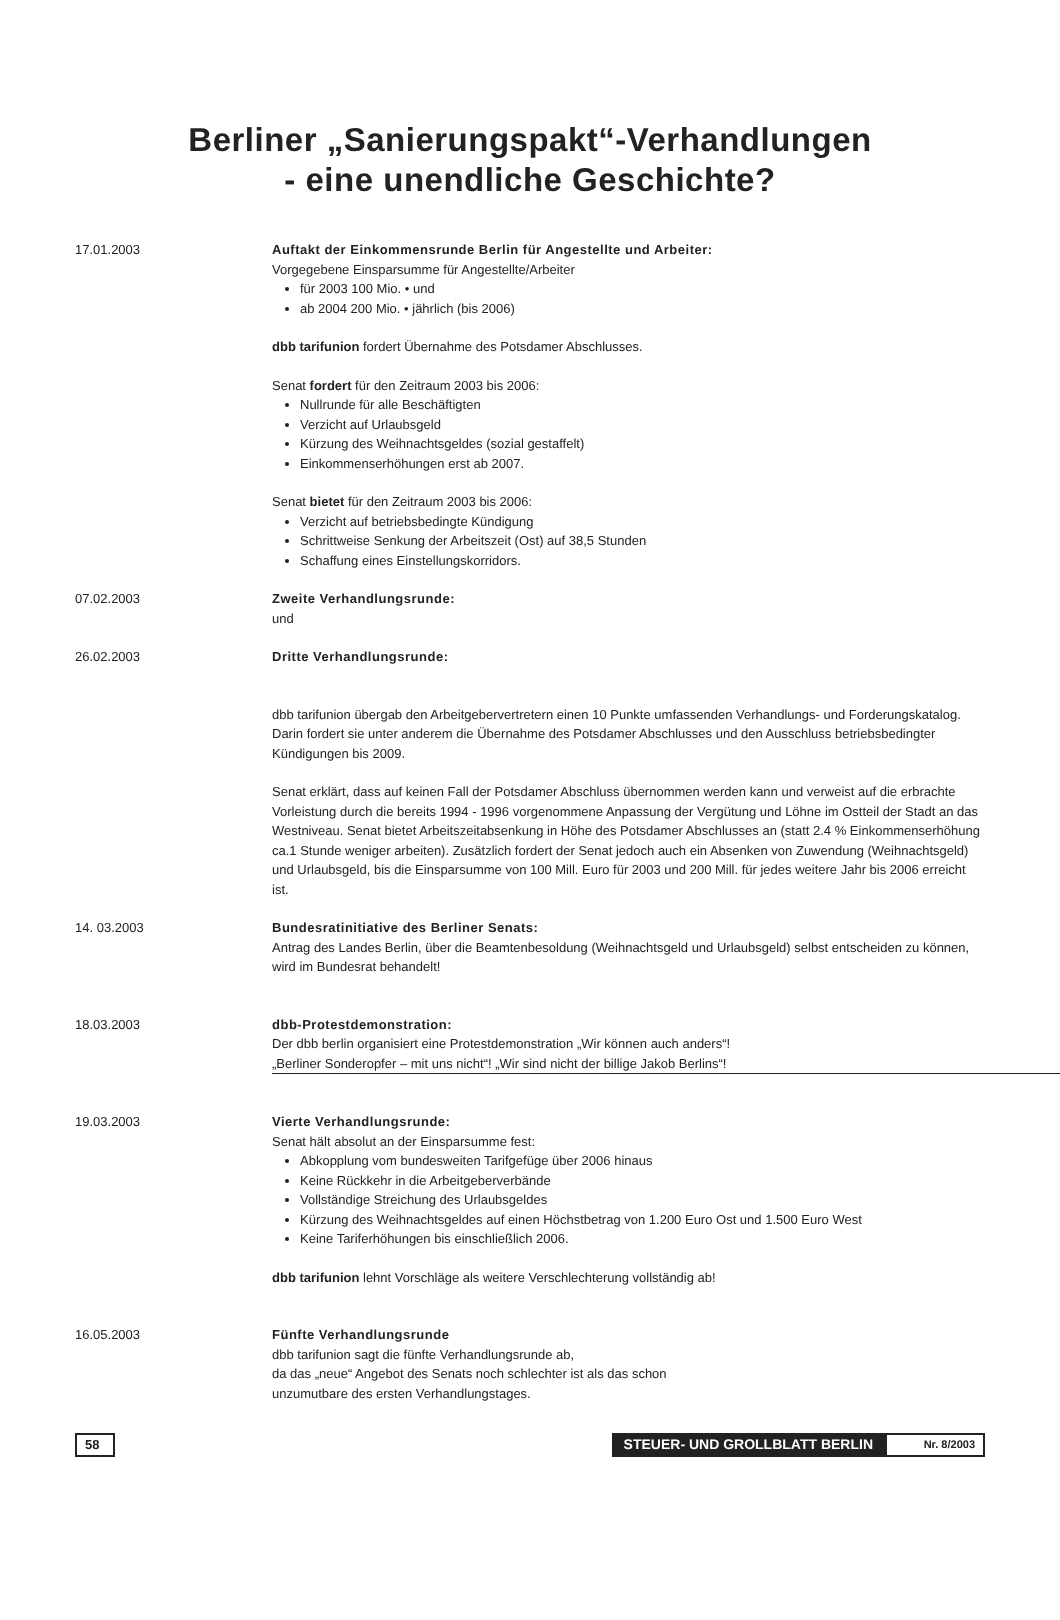Berliner „Sanierungspakt“-Verhandlungen
- eine unendliche Geschichte?
17.01.2003 Auftakt der Einkommensrunde Berlin für Angestellte und Arbeiter:
Vorgegebene Einsparsumme für Angestellte/Arbeiter
für 2003 100 Mio. • und
ab 2004 200 Mio. • jährlich (bis 2006)
dbb tarifunion fordert Übernahme des Potsdamer Abschlusses.
Senat fordert für den Zeitraum 2003 bis 2006:
Nullrunde für alle Beschäftigten
Verzicht auf Urlaubsgeld
Kürzung des Weihnachtsgeldes (sozial gestaffelt)
Einkommenserhöhungen erst ab 2007.
Senat bietet für den Zeitraum 2003 bis 2006:
Verzicht auf betriebsbedingte Kündigung
Schrittweise Senkung der Arbeitszeit (Ost) auf 38,5 Stunden
Schaffung eines Einstellungskorridors.
07.02.2003 Zweite Verhandlungsrunde:
und
26.02.2003 Dritte Verhandlungsrunde:
dbb tarifunion übergab den Arbeitgebervertretern einen 10 Punkte umfassenden Verhandlungs- und Forderungskatalog. Darin fordert sie unter anderem die Übernahme des Potsdamer Abschlusses und den Ausschluss betriebsbedingter Kündigungen bis 2009.
Senat erklärt, dass auf keinen Fall der Potsdamer Abschluss übernommen werden kann und verweist auf die erbrachte Vorleistung durch die bereits 1994 - 1996 vorgenommene Anpassung der Vergütung und Löhne im Ostteil der Stadt an das Westniveau. Senat bietet Arbeitszeitabsenkung in Höhe des Potsdamer Abschlusses an (statt 2.4 % Einkommenserhöhung ca.1 Stunde weniger arbeiten). Zusätzlich fordert der Senat jedoch auch ein Absenken von Zuwendung (Weihnachtsgeld) und Urlaubsgeld, bis die Einsparsumme von 100 Mill. Euro für 2003 und 200 Mill. für jedes weitere Jahr bis 2006 erreicht ist.
14. 03.2003 Bundesratinitiative des Berliner Senats:
Antrag des Landes Berlin, über die Beamtenbesoldung (Weihnachtsgeld und Urlaubsgeld) selbst entscheiden zu können, wird im Bundesrat behandelt!
18.03.2003 dbb-Protestdemonstration:
Der dbb berlin organisiert eine Protestdemonstration „Wir können auch anders“!
„Berliner Sonderopfer – mit uns nicht“! „Wir sind nicht der billige Jakob Berlins“!
19.03.2003 Vierte Verhandlungsrunde:
Senat hält absolut an der Einsparsumme fest:
Abkopplung vom bundesweiten Tarifgefüge über 2006 hinaus
Keine Rückkehr in die Arbeitgeberverbände
Vollständige Streichung des Urlaubsgeldes
Kürzung des Weihnachtsgeldes auf einen Höchstbetrag von 1.200 Euro Ost und 1.500 Euro West
Keine Tariferhöhungen bis einschließlich 2006.
dbb tarifunion lehnt Vorschläge als weitere Verschlechterung vollständig ab!
16.05.2003 Fünfte Verhandlungsrunde
dbb tarifunion sagt die fünfte Verhandlungsrunde ab,
da das „neue“ Angebot des Senats noch schlechter ist als das schon
unzumutbare des ersten Verhandlungstages.
58 STEUER- UND GROLLBLATT BERLIN
Nr. 8/2003